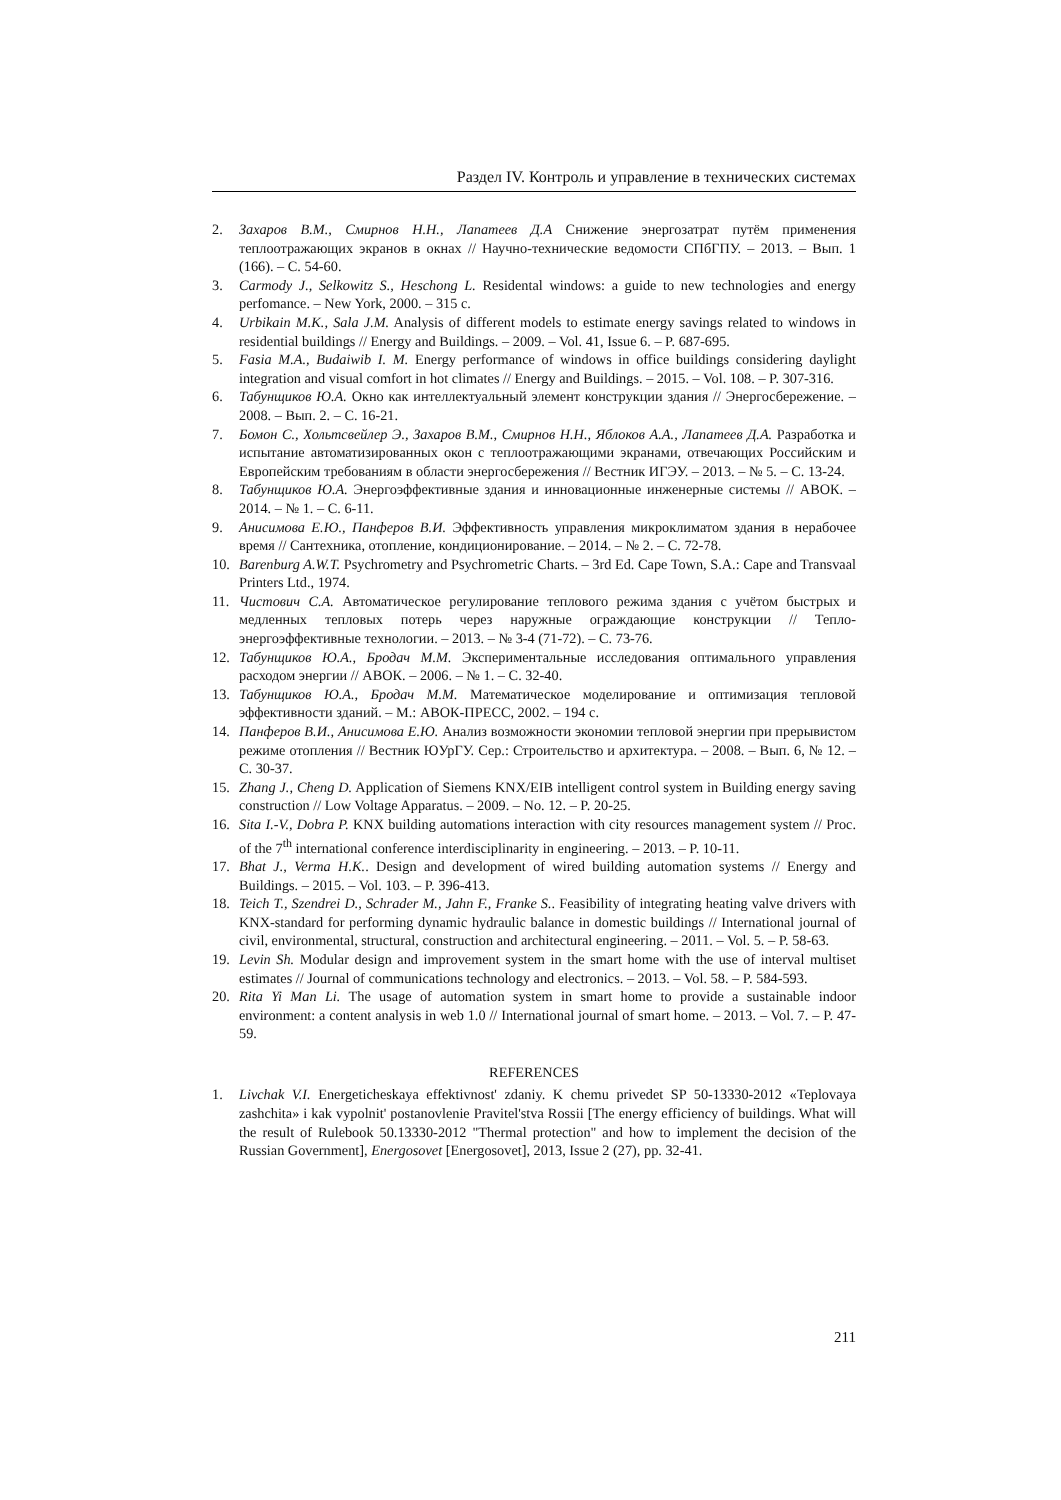Раздел IV. Контроль и управление в технических системах
2. Захаров В.М., Смирнов Н.Н., Лапатеев Д.А Снижение энергозатрат путём применения теплоотражающих экранов в окнах // Научно-технические ведомости СПбГПУ. – 2013. – Вып. 1 (166). – С. 54-60.
3. Carmody J., Selkowitz S., Heschong L. Residental windows: a guide to new technologies and energy perfomance. – New York, 2000. – 315 c.
4. Urbikain M.K., Sala J.M. Analysis of different models to estimate energy savings related to windows in residential buildings // Energy and Buildings. – 2009. – Vol. 41, Issue 6. – P. 687-695.
5. Fasia M.A., Budaiwib I. M. Energy performance of windows in office buildings considering daylight integration and visual comfort in hot climates // Energy and Buildings. – 2015. – Vol. 108. – P. 307-316.
6. Табунщиков Ю.А. Окно как интеллектуальный элемент конструкции здания // Энергосбережение. – 2008. – Вып. 2. – С. 16-21.
7. Бомон С., Хольтсвейлер Э., Захаров В.М., Смирнов Н.Н., Яблоков А.А., Лапатеев Д.А. Разработка и испытание автоматизированных окон с теплоотражающими экранами, отвечающих Российским и Европейским требованиям в области энергосбережения // Вестник ИГЭУ. – 2013. – № 5. – С. 13-24.
8. Табунщиков Ю.А. Энергоэффективные здания и инновационные инженерные системы // АВОК. – 2014. – № 1. – С. 6-11.
9. Анисимова Е.Ю., Панферов В.И. Эффективность управления микроклиматом здания в нерабочее время // Сантехника, отопление, кондиционирование. – 2014. – № 2. – С. 72-78.
10. Barenburg A.W.T. Psychrometry and Psychrometric Charts. – 3rd Ed. Cape Town, S.A.: Cape and Transvaal Printers Ltd., 1974.
11. Чистович С.А. Автоматическое регулирование теплового режима здания с учётом быстрых и медленных тепловых потерь через наружные ограждающие конструкции // Тепло-энергоэффективные технологии. – 2013. – № 3-4 (71-72). – С. 73-76.
12. Табунщиков Ю.А., Бродач М.М. Экспериментальные исследования оптимального управления расходом энергии // АВОК. – 2006. – № 1. – С. 32-40.
13. Табунщиков Ю.А., Бродач М.М. Математическое моделирование и оптимизация тепловой эффективности зданий. – М.: АВОК-ПРЕСС, 2002. – 194 с.
14. Панферов В.И., Анисимова Е.Ю. Анализ возможности экономии тепловой энергии при прерывистом режиме отопления // Вестник ЮУрГУ. Сер.: Строительство и архитектура. – 2008. – Вып. 6, № 12. – С. 30-37.
15. Zhang J., Cheng D. Application of Siemens KNX/EIB intelligent control system in Building energy saving construction // Low Voltage Apparatus. – 2009. – No. 12. – P. 20-25.
16. Sita I.-V., Dobra P. KNX building automations interaction with city resources management system // Proc. of the 7<sup>th</sup> international conference interdisciplinarity in engineering. – 2013. – P. 10-11.
17. Bhat J., Verma H.K.. Design and development of wired building automation systems // Energy and Buildings. – 2015. – Vol. 103. – P. 396-413.
18. Teich T., Szendrei D., Schrader M., Jahn F., Franke S.. Feasibility of integrating heating valve drivers with KNX-standard for performing dynamic hydraulic balance in domestic buildings // International journal of civil, environmental, structural, construction and architectural engineering. – 2011. – Vol. 5. – P. 58-63.
19. Levin Sh. Modular design and improvement system in the smart home with the use of interval multiset estimates // Journal of communications technology and electronics. – 2013. – Vol. 58. – P. 584-593.
20. Rita Yi Man Li. The usage of automation system in smart home to provide a sustainable indoor environment: a content analysis in web 1.0 // International journal of smart home. – 2013. – Vol. 7. – P. 47-59.
REFERENCES
1. Livchak V.I. Energeticheskaya effektivnost' zdaniy. K chemu privedet SP 50-13330-2012 «Teplovaya zashchita» i kak vypolnit' postanovlenie Pravitel'stva Rossii [The energy efficiency of buildings. What will the result of Rulebook 50.13330-2012 "Thermal protection" and how to implement the decision of the Russian Government], Energosovet [Energosovet], 2013, Issue 2 (27), pp. 32-41.
211